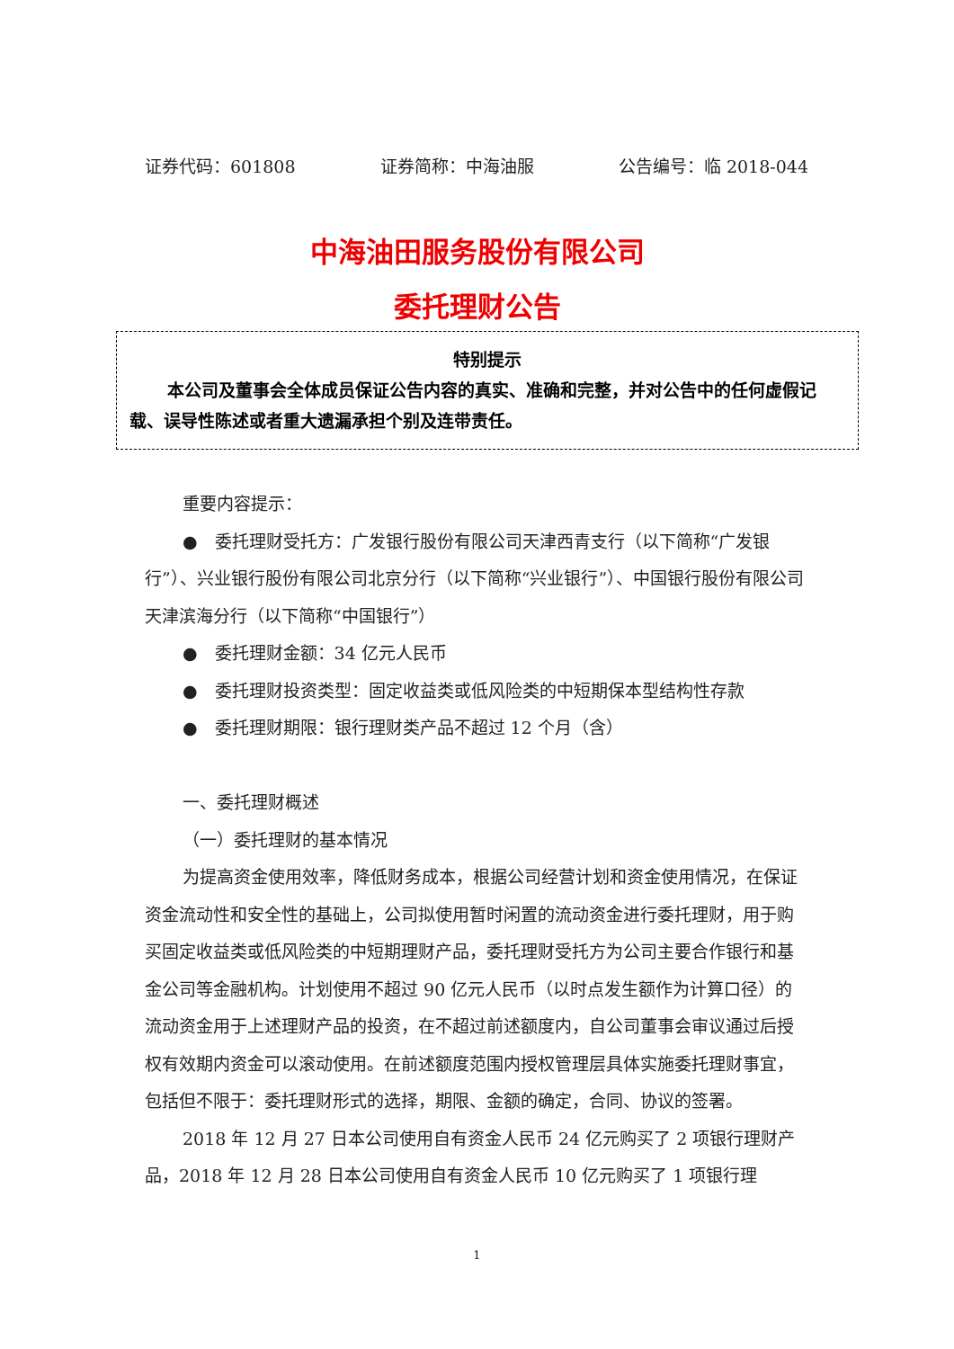证券代码：601808 证券简称：中海油服 公告编号：临 2018-044
中海油田服务股份有限公司
委托理财公告
特别提示
本公司及董事会全体成员保证公告内容的真实、准确和完整，并对公告中的任何虚假记载、误导性陈述或者重大遗漏承担个别及连带责任。
重要内容提示：
●　委托理财受托方：广发银行股份有限公司天津西青支行（以下简称“广发银行”）、兴业银行股份有限公司北京分行（以下简称“兴业银行”）、中国银行股份有限公司天津滨海分行（以下简称“中国银行”）
●　委托理财金额：34 亿元人民币
●　委托理财投资类型：固定收益类或低风险类的中短期保本型结构性存款
●　委托理财期限：银行理财类产品不超过 12 个月（含）
一、委托理财概述
（一）委托理财的基本情况
为提高资金使用效率，降低财务成本，根据公司经营计划和资金使用情况，在保证资金流动性和安全性的基础上，公司拟使用暂时闲置的流动资金进行委托理财，用于购买固定收益类或低风险类的中短期理财产品，委托理财受托方为公司主要合作银行和基金公司等金融机构。计划使用不超过 90 亿元人民币（以时点发生额作为计算口径）的流动资金用于上述理财产品的投资，在不超过前述额度内，自公司董事会审议通过后授权有效期内资金可以滚动使用。在前述额度范围内授权管理层具体实施委托理财事宜，包括但不限于：委托理财形式的选择，期限、金额的确定，合同、协议的签署。
2018 年 12 月 27 日本公司使用自有资金人民币 24 亿元购买了 2 项银行理财产品，2018 年 12 月 28 日本公司使用自有资金人民币 10 亿元购买了 1 项银行理
1